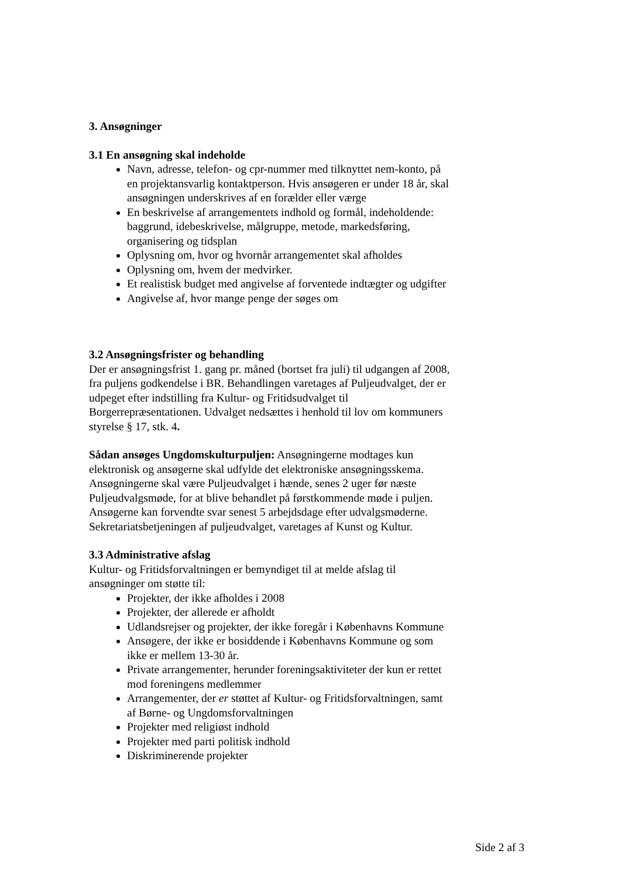3. Ansøgninger
3.1 En ansøgning skal indeholde
Navn, adresse, telefon- og cpr-nummer med tilknyttet nem-konto, på en projektansvarlig kontaktperson. Hvis ansøgeren er under 18 år, skal ansøgningen underskrives af en forælder eller værge
En beskrivelse af arrangementets indhold og formål, indeholdende: baggrund, idebeskrivelse, målgruppe, metode, markedsføring, organisering og tidsplan
Oplysning om, hvor og hvornår arrangementet skal afholdes
Oplysning om, hvem der medvirker.
Et realistisk budget med angivelse af forventede indtægter og udgifter
Angivelse af, hvor mange penge der søges om
3.2 Ansøgningsfrister og behandling
Der er ansøgningsfrist 1. gang pr. måned (bortset fra juli) til udgangen af 2008, fra puljens godkendelse i BR. Behandlingen varetages af Puljeudvalget, der er udpeget efter indstilling fra Kultur- og Fritidsudvalget til Borgerrepræsentationen. Udvalget nedsættes i henhold til lov om kommuners styrelse § 17, stk. 4.
Sådan ansøges Ungdomskulturpuljen: Ansøgningerne modtages kun elektronisk og ansøgerne skal udfylde det elektroniske ansøgningsskema. Ansøgningerne skal være Puljeudvalget i hænde, senes 2 uger før næste Puljeudvalgsmøde, for at blive behandlet på førstkommende møde i puljen. Ansøgerne kan forvendte svar senest 5 arbejdsdage efter udvalgsmøderne. Sekretariatsbetjeningen af puljeudvalget, varetages af Kunst og Kultur.
3.3 Administrative afslag
Kultur- og Fritidsforvaltningen er bemyndiget til at melde afslag til ansøgninger om støtte til:
Projekter, der ikke afholdes i 2008
Projekter, der allerede er afholdt
Udlandsrejser og projekter, der ikke foregår i Københavns Kommune
Ansøgere, der ikke er bosiddende i Københavns Kommune og som ikke er mellem 13-30 år.
Private arrangementer, herunder foreningsaktiviteter der kun er rettet mod foreningens medlemmer
Arrangementer, der er støttet af Kultur- og Fritidsforvaltningen, samt af Børne- og Ungdomsforvaltningen
Projekter med religiøst indhold
Projekter med parti politisk indhold
Diskriminerende projekter
Side 2 af 3